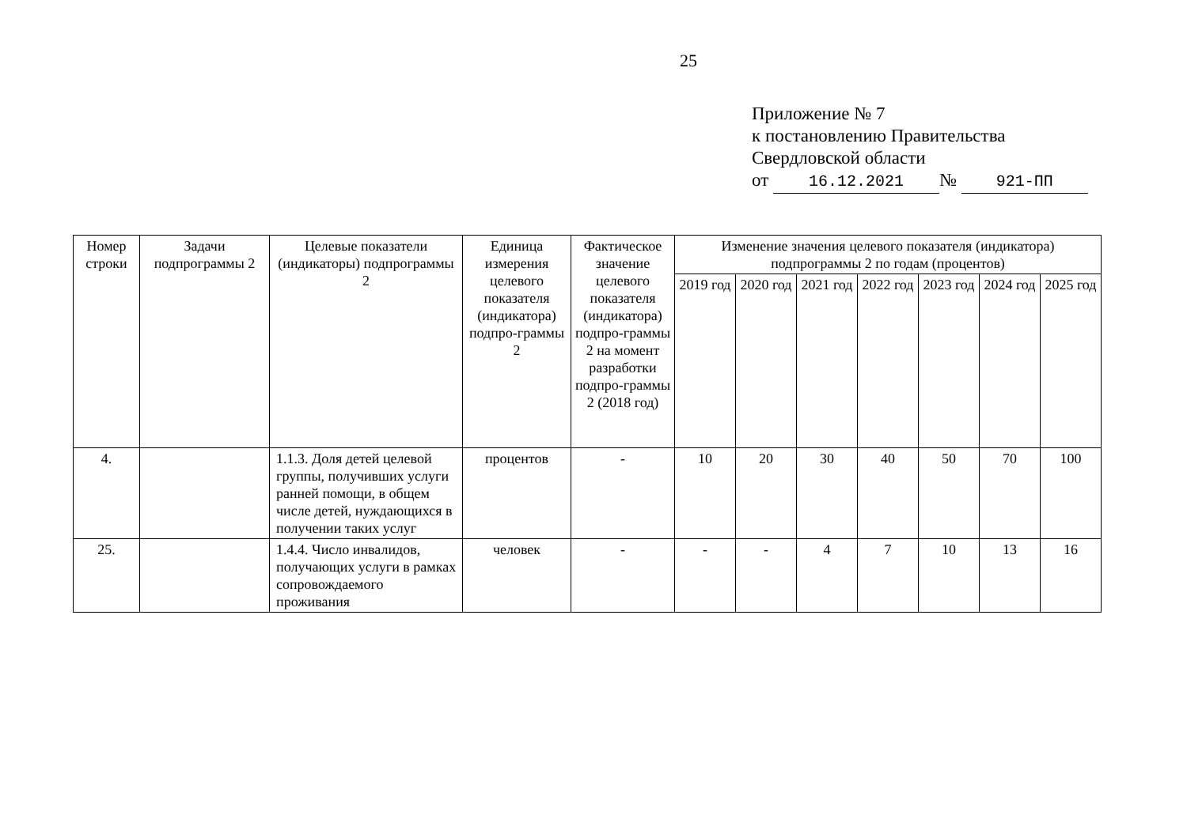25
Приложение № 7
к постановлению Правительства
Свердловской области
от 16.12.2021 № 921-ПП
| Номер строки | Задачи подпрограммы 2 | Целевые показатели (индикаторы) подпрограммы 2 | Единица измерения целевого показателя (индикатора) подпро-граммы 2 | Фактическое значение целевого показателя (индикатора) подпро-граммы 2 на момент разработки подпро-граммы 2 (2018 год) | Изменение значения целевого показателя (индикатора) подпрограммы 2 по годам (процентов) | | | | | | |
| --- | --- | --- | --- | --- | --- | --- | --- | --- | --- | --- | --- |
| | | | | | 2019 год | 2020 год | 2021 год | 2022 год | 2023 год | 2024 год | 2025 год |
| 4. | | 1.1.3. Доля детей целевой группы, получивших услуги ранней помощи, в общем числе детей, нуждающихся в получении таких услуг | процентов | - | 10 | 20 | 30 | 40 | 50 | 70 | 100 |
| 25. | | 1.4.4. Число инвалидов, получающих услуги в рамках сопровождаемого проживания | человек | - | - | - | 4 | 7 | 10 | 13 | 16 |